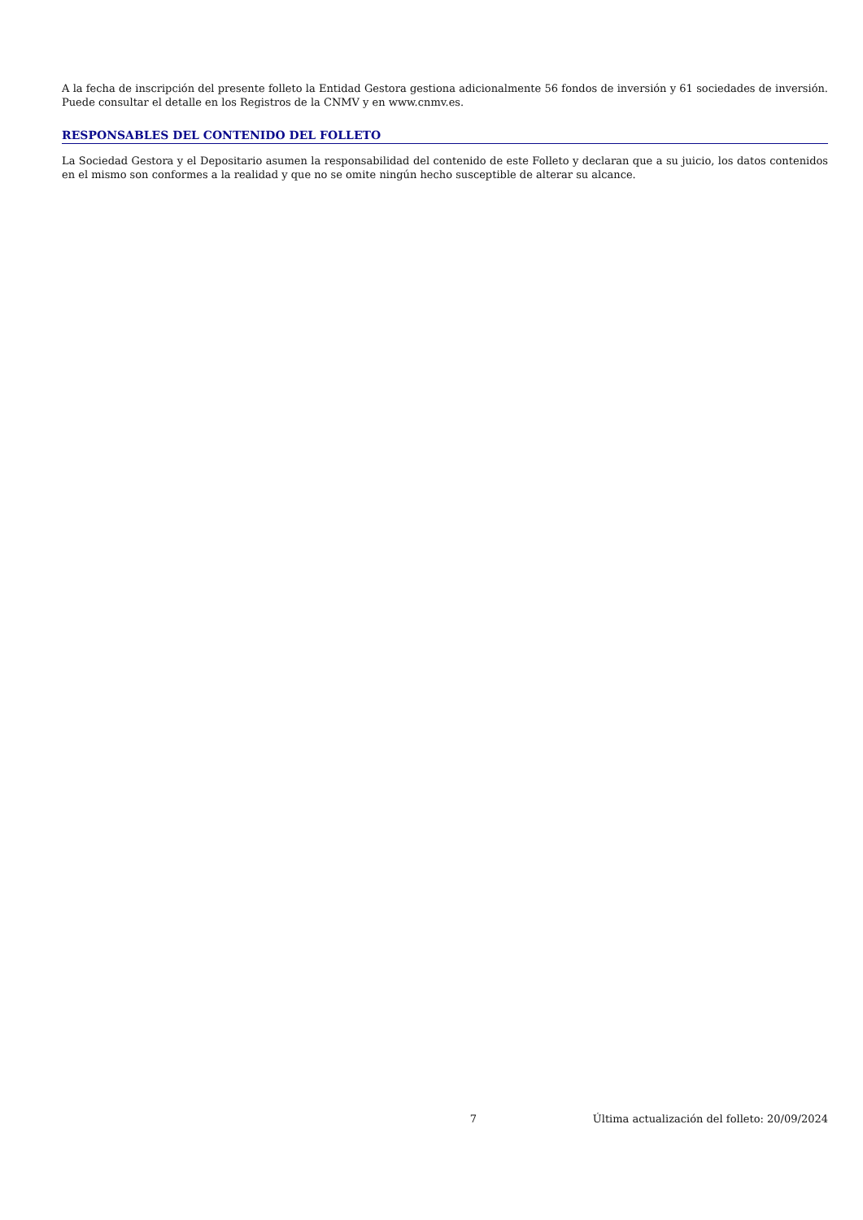A la fecha de inscripción del presente folleto la Entidad Gestora gestiona adicionalmente 56 fondos de inversión y 61 sociedades de inversión. Puede consultar el detalle en los Registros de la CNMV y en www.cnmv.es.
RESPONSABLES DEL CONTENIDO DEL FOLLETO
La Sociedad Gestora y el Depositario asumen la responsabilidad del contenido de este Folleto y declaran que a su juicio, los datos contenidos en el mismo son conformes a la realidad y que no se omite ningún hecho susceptible de alterar su alcance.
7 Última actualización del folleto: 20/09/2024